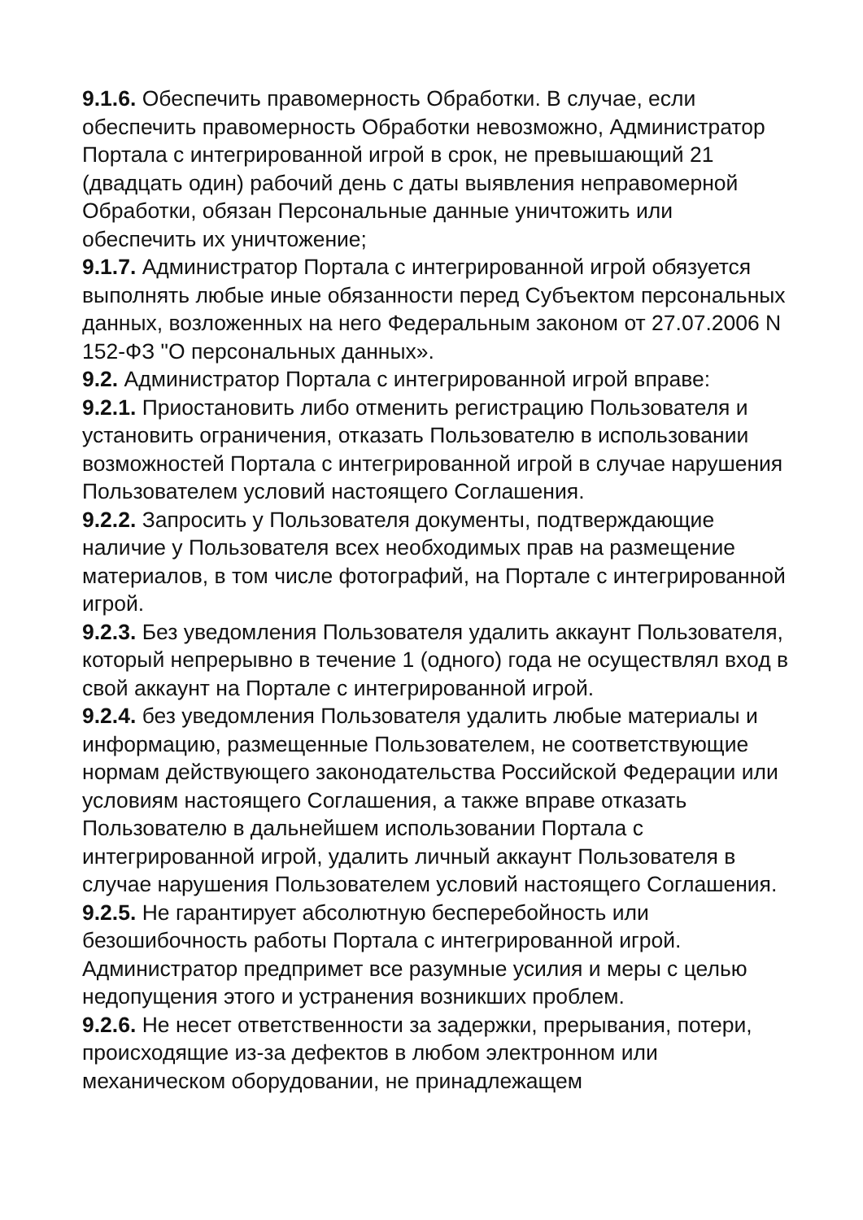9.1.6. Обеспечить правомерность Обработки. В случае, если обеспечить правомерность Обработки невозможно, Администратор Портала с интегрированной игрой в срок, не превышающий 21 (двадцать один) рабочий день с даты выявления неправомерной Обработки, обязан Персональные данные уничтожить или обеспечить их уничтожение;
9.1.7. Администратор Портала с интегрированной игрой обязуется выполнять любые иные обязанности перед Субъектом персональных данных, возложенных на него Федеральным законом от 27.07.2006 N 152-ФЗ "О персональных данных».
9.2. Администратор Портала с интегрированной игрой вправе:
9.2.1. Приостановить либо отменить регистрацию Пользователя и установить ограничения, отказать Пользователю в использовании возможностей Портала с интегрированной игрой в случае нарушения Пользователем условий настоящего Соглашения.
9.2.2. Запросить у Пользователя документы, подтверждающие наличие у Пользователя всех необходимых прав на размещение материалов, в том числе фотографий, на Портале с интегрированной игрой.
9.2.3. Без уведомления Пользователя удалить аккаунт Пользователя, который непрерывно в течение 1 (одного) года не осуществлял вход в свой аккаунт на Портале с интегрированной игрой.
9.2.4. без уведомления Пользователя удалить любые материалы и информацию, размещенные Пользователем, не соответствующие нормам действующего законодательства Российской Федерации или условиям настоящего Соглашения, а также вправе отказать Пользователю в дальнейшем использовании Портала с интегрированной игрой, удалить личный аккаунт Пользователя в случае нарушения Пользователем условий настоящего Соглашения.
9.2.5. Не гарантирует абсолютную бесперебойность или безошибочность работы Портала с интегрированной игрой. Администратор предпримет все разумные усилия и меры с целью недопущения этого и устранения возникших проблем.
9.2.6. Не несет ответственности за задержки, прерывания, потери, происходящие из-за дефектов в любом электронном или механическом оборудовании, не принадлежащем